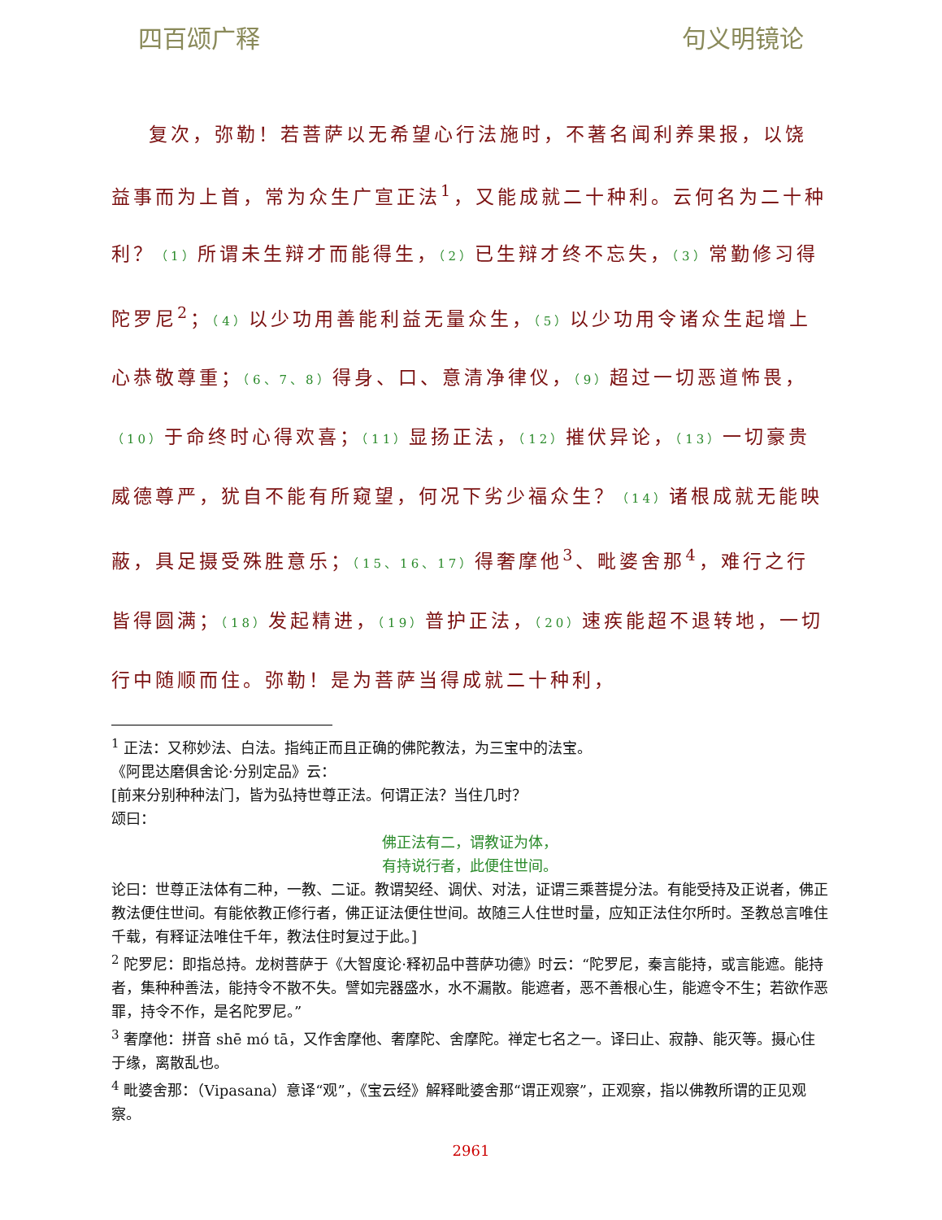四百颂广释 句义明镜论
复次，弥勒！若菩萨以无希望心行法施时，不著名闻利养果报，以饶益事而为上首，常为众生广宣正法<sup>1</sup>，又能成就二十种利。云何名为二十种利？（1）所谓未生辩才而能得生，（2）已生辩才终不忘失，（3）常勤修习得陀罗尼<sup>2</sup>；（4）以少功用善能利益无量众生，（5）以少功用令诸众生起增上心恭敬尊重；（6、7、8）得身、口、意清净律仪，（9）超过一切恶道怖畏，（10）于命终时心得欢喜；（11）显扬正法，（12）摧伏异论，（13）一切豪贵威德尊严，犹自不能有所窥望，何况下劣少福众生？（14）诸根成就无能映蔽，具足摄受殊胜意乐；（15、16、17）得奢摩他<sup>3</sup>、毗婆舍那<sup>4</sup>，难行之行皆得圆满；（18）发起精进，（19）普护正法，（20）速疾能超不退转地，一切行中随顺而住。弥勒！是为菩萨当得成就二十种利，
<sup>1</sup> 正法：又称妙法、白法。指纯正而且正确的佛陀教法，为三宝中的法宝。
《阿毘达磨俱舍论·分别定品》云：
[前来分别种种法门，皆为弘持世尊正法。何谓正法？当住几时？
颂曰：
佛正法有二，谓教证为体，
有持说行者，此便住世间。
论曰：世尊正法体有二种，一教、二证。教谓契经、调伏、对法，证谓三乘菩提分法。有能受持及正说者，佛正教法便住世间。有能依教正修行者，佛正证法便住世间。故随三人住世时量，应知正法住尔所时。圣教总言唯住千载，有释证法唯住千年，教法住时复过于此。]
<sup>2</sup> 陀罗尼：即指总持。龙树菩萨于《大智度论·释初品中菩萨功德》时云：“陀罗尼，秦言能持，或言能遮。能持者，集种种善法，能持令不散不失。譬如完器盛水，水不漏散。能遮者，恶不善根心生，能遮令不生；若欲作恶罪，持令不作，是名陀罗尼。”
<sup>3</sup> 奢摩他：拼音 shē mó tā，又作舍摩他、奢摩陀、舍摩陀。禅定七名之一。译曰止、寂静、能灭等。摄心住于缘，离散乱也。
<sup>4</sup> 毗婆舍那：（Vipasana）意译“观”，《宝云经》解释毗婆舍那“谓正观察”，正观察，指以佛教所谓的正见观察。
2961